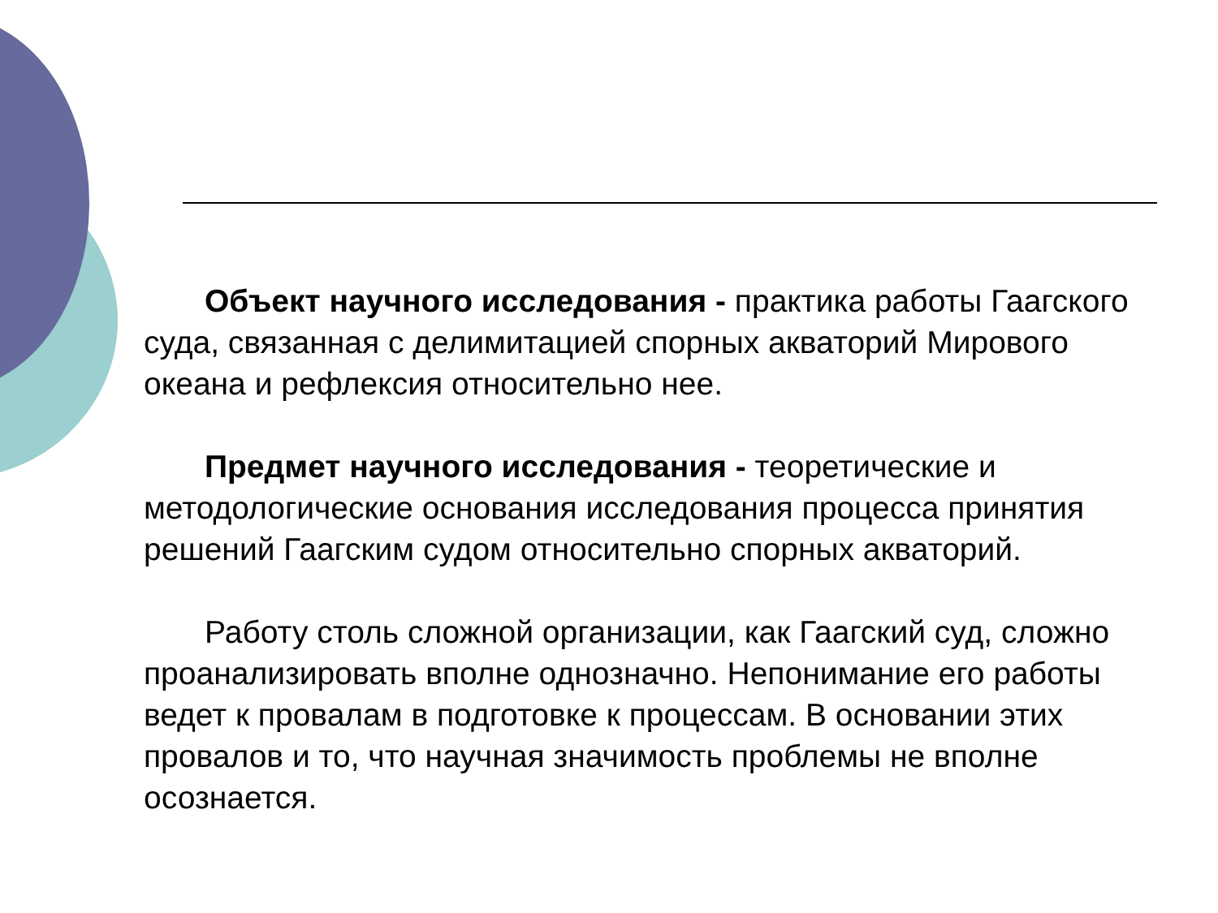Объект научного исследования - практика работы Гаагского суда, связанная с делимитацией спорных акваторий Мирового океана и рефлексия относительно нее.
Предмет научного исследования - теоретические и методологические основания исследования процесса принятия решений Гаагским судом относительно спорных акваторий.
Работу столь сложной организации, как Гаагский суд, сложно проанализировать вполне однозначно. Непонимание его работы ведет к провалам в подготовке к процессам. В основании этих провалов и то, что научная значимость проблемы не вполне осознается.